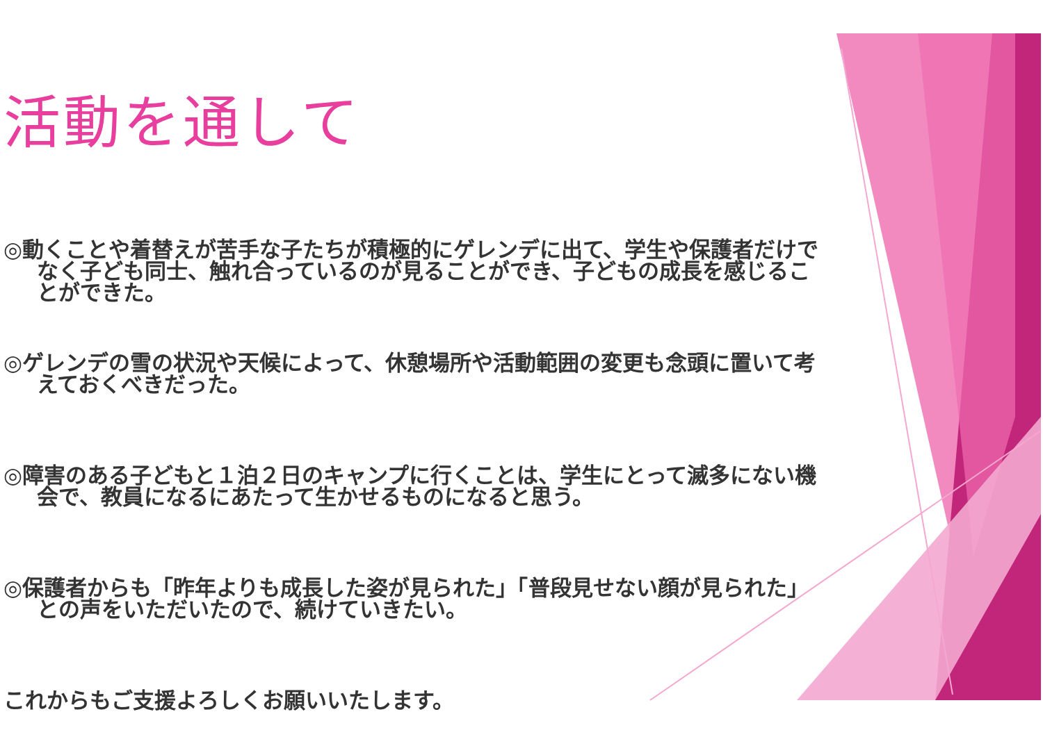活動を通して
◎動くことや着替えが苦手な子たちが積極的にゲレンデに出て、学生や保護者だけでなく子ども同士、触れ合っているのが見ることができ、子どもの成長を感じることができた。
◎ゲレンデの雪の状況や天候によって、休憩場所や活動範囲の変更も念頭に置いて考えておくべきだった。
◎障害のある子どもと１泊２日のキャンプに行くことは、学生にとって滅多にない機会で、教員になるにあたって生かせるものになると思う。
◎保護者からも「昨年よりも成長した姿が見られた」「普段見せない顔が見られた」との声をいただいたので、続けていきたい。
これからもご支援よろしくお願いいたします。